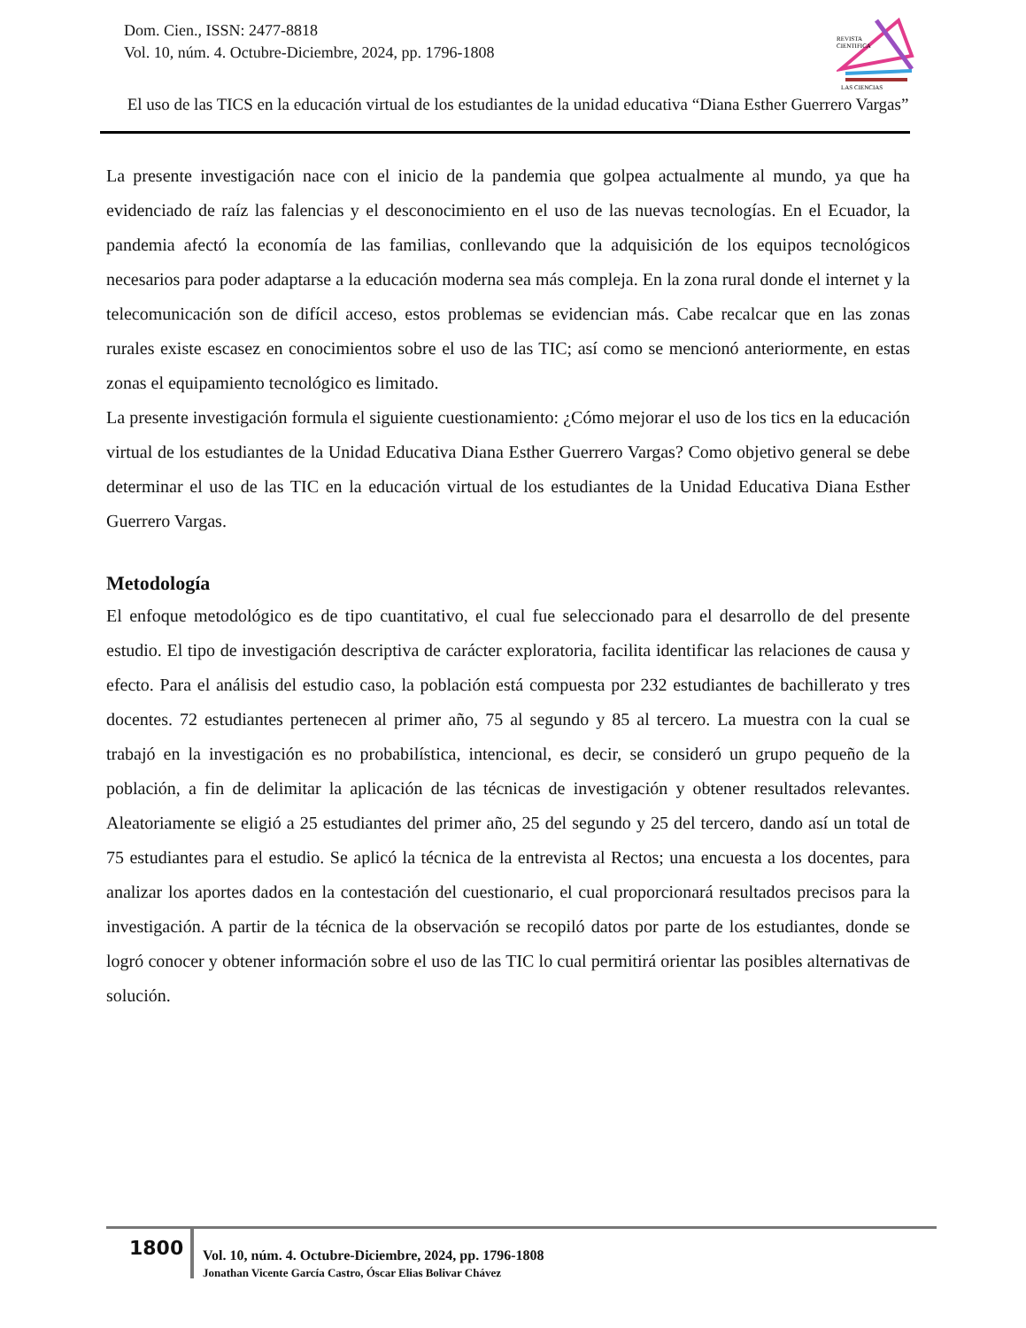Dom. Cien., ISSN: 2477-8818
Vol. 10, núm. 4. Octubre-Diciembre, 2024, pp. 1796-1808
REVISTA
CIENTIFICA
LAS CIENCIAS
El uso de las TICS en la educación virtual de los estudiantes de la unidad educativa “Diana Esther Guerrero Vargas”
La presente investigación nace con el inicio de la pandemia que golpea actualmente al mundo, ya que ha evidenciado de raíz las falencias y el desconocimiento en el uso de las nuevas tecnologías. En el Ecuador, la pandemia afectó la economía de las familias, conllevando que la adquisición de los equipos tecnológicos necesarios para poder adaptarse a la educación moderna sea más compleja. En la zona rural donde el internet y la telecomunicación son de difícil acceso, estos problemas se evidencian más. Cabe recalcar que en las zonas rurales existe escasez en conocimientos sobre el uso de las TIC; así como se mencionó anteriormente, en estas zonas el equipamiento tecnológico es limitado.
La presente investigación formula el siguiente cuestionamiento: ¿Cómo mejorar el uso de los tics en la educación virtual de los estudiantes de la Unidad Educativa Diana Esther Guerrero Vargas? Como objetivo general se debe determinar el uso de las TIC en la educación virtual de los estudiantes de la Unidad Educativa Diana Esther Guerrero Vargas.
Metodología
El enfoque metodológico es de tipo cuantitativo, el cual fue seleccionado para el desarrollo de del presente estudio. El tipo de investigación descriptiva de carácter exploratoria, facilita identificar las relaciones de causa y efecto. Para el análisis del estudio caso, la población está compuesta por 232 estudiantes de bachillerato y tres docentes. 72 estudiantes pertenecen al primer año, 75 al segundo y 85 al tercero. La muestra con la cual se trabajó en la investigación es no probabilística, intencional, es decir, se consideró un grupo pequeño de la población, a fin de delimitar la aplicación de las técnicas de investigación y obtener resultados relevantes. Aleatoriamente se eligió a 25 estudiantes del primer año, 25 del segundo y 25 del tercero, dando así un total de 75 estudiantes para el estudio. Se aplicó la técnica de la entrevista al Rectos; una encuesta a los docentes, para analizar los aportes dados en la contestación del cuestionario, el cual proporcionará resultados precisos para la investigación. A partir de la técnica de la observación se recopiló datos por parte de los estudiantes, donde se logró conocer y obtener información sobre el uso de las TIC lo cual permitirá orientar las posibles alternativas de solución.
1800
Vol. 10, núm. 4. Octubre-Diciembre, 2024, pp. 1796-1808
Jonathan Vicente García Castro, Óscar Elias Bolivar Chávez